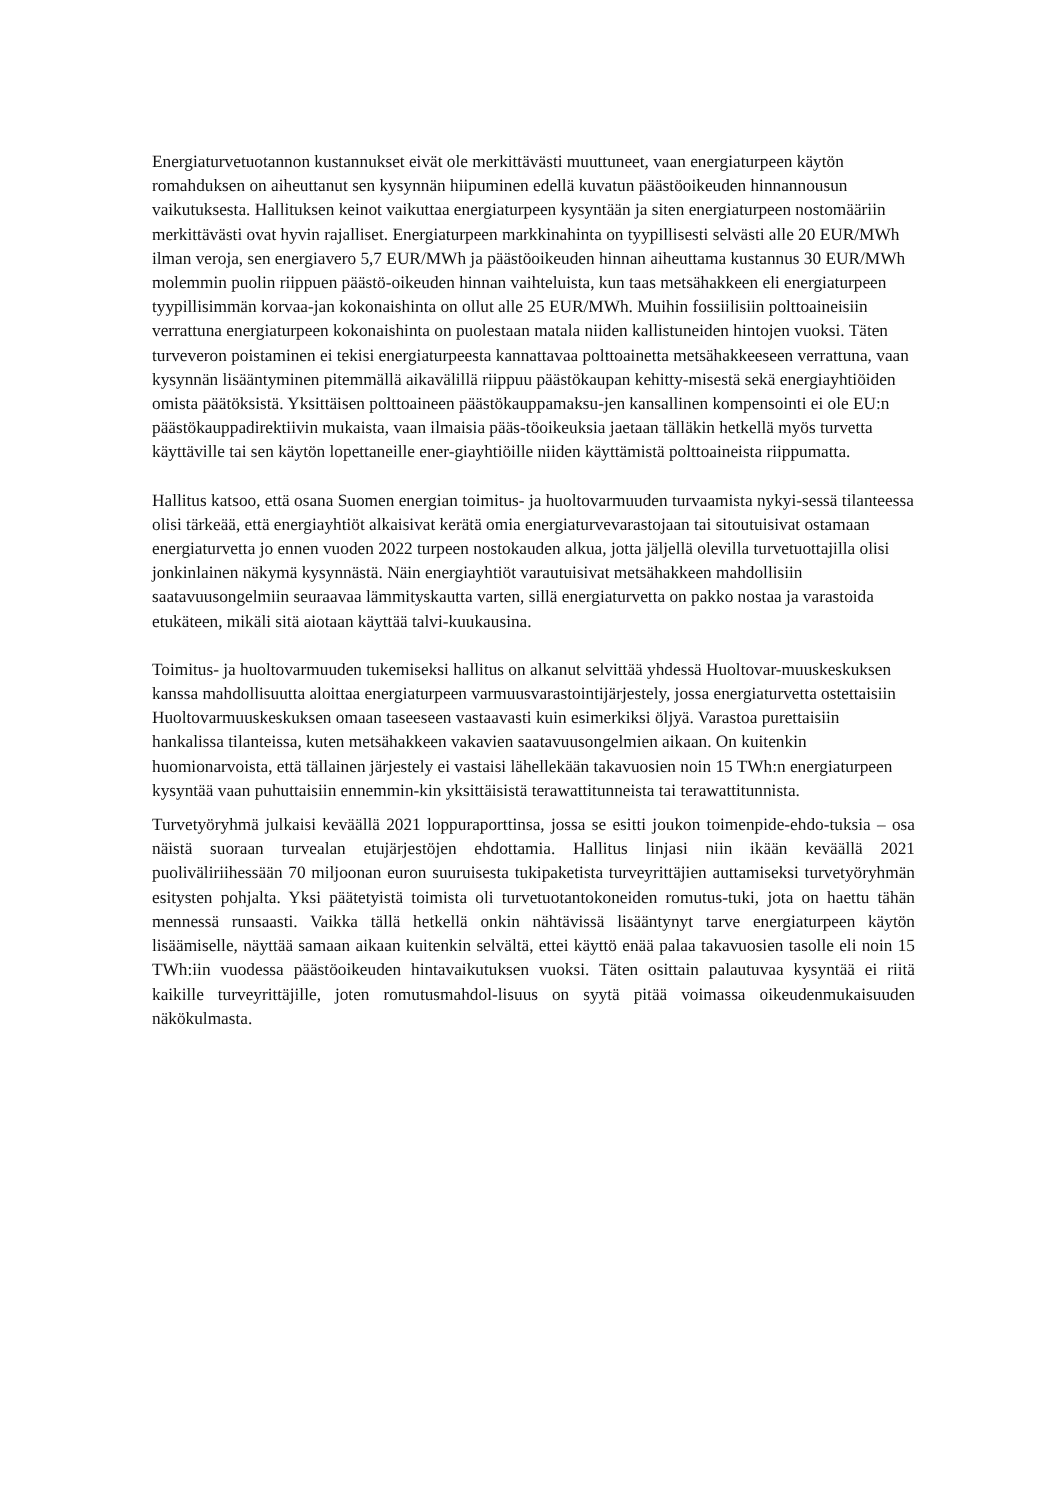Energiaturvetuotannon kustannukset eivät ole merkittävästi muuttuneet, vaan energiaturpeen käytön romahduksen on aiheuttanut sen kysynnän hiipuminen edellä kuvatun päästöoikeuden hinnannousun vaikutuksesta. Hallituksen keinot vaikuttaa energiaturpeen kysyntään ja siten energiaturpeen nostomääriin merkittävästi ovat hyvin rajalliset. Energiaturpeen markkinahinta on tyypillisesti selvästi alle 20 EUR/MWh ilman veroja, sen energiavero 5,7 EUR/MWh ja päästöoikeuden hinnan aiheuttama kustannus 30 EUR/MWh molemmin puolin riippuen päästö-oikeuden hinnan vaihteluista, kun taas metsähakkeen eli energiaturpeen tyypillisimmän korvaa-jan kokonaishinta on ollut alle 25 EUR/MWh. Muihin fossiilisiin polttoaineisiin verrattuna energiaturpeen kokonaishinta on puolestaan matala niiden kallistuneiden hintojen vuoksi. Täten turveveron poistaminen ei tekisi energiaturpeesta kannattavaa polttoainetta metsähakkeeseen verrattuna, vaan kysynnän lisääntyminen pitemmällä aikavälillä riippuu päästökaupan kehitty-misestä sekä energiayhtiöiden omista päätöksistä. Yksittäisen polttoaineen päästökauppamaksu-jen kansallinen kompensointi ei ole EU:n päästökauppadirektiivin mukaista, vaan ilmaisia pääs-töoikeuksia jaetaan tälläkin hetkellä myös turvetta käyttäville tai sen käytön lopettaneille ener-giayhtiöille niiden käyttämistä polttoaineista riippumatta.
Hallitus katsoo, että osana Suomen energian toimitus- ja huoltovarmuuden turvaamista nykyi-sessä tilanteessa olisi tärkeää, että energiayhtiöt alkaisivat kerätä omia energiaturvevarastojaan tai sitoutuisivat ostamaan energiaturvetta jo ennen vuoden 2022 turpeen nostokauden alkua, jotta jäljellä olevilla turvetuottajilla olisi jonkinlainen näkymä kysynnästä. Näin energiayhtiöt varautuisivat metsähakkeen mahdollisiin saatavuusongelmiin seuraavaa lämmityskautta varten, sillä energiaturvetta on pakko nostaa ja varastoida etukäteen, mikäli sitä aiotaan käyttää talvi-kuukausina.
Toimitus- ja huoltovarmuuden tukemiseksi hallitus on alkanut selvittää yhdessä Huoltovar-muuskeskuksen kanssa mahdollisuutta aloittaa energiaturpeen varmuusvarastointijärjestely, jossa energiaturvetta ostettaisiin Huoltovarmuuskeskuksen omaan taseeseen vastaavasti kuin esimerkiksi öljyä. Varastoa purettaisiin hankalissa tilanteissa, kuten metsähakkeen vakavien saatavuusongelmien aikaan. On kuitenkin huomionarvoista, että tällainen järjestely ei vastaisi lähellekään takavuosien noin 15 TWh:n energiaturpeen kysyntää vaan puhuttaisiin ennemmin-kin yksittäisistä terawattitunneista tai terawattitunnista.
Turvetyöryhmä julkaisi keväällä 2021 loppuraporttinsa, jossa se esitti joukon toimenpide-ehdo-tuksia – osa näistä suoraan turvealan etujärjestöjen ehdottamia. Hallitus linjasi niin ikään keväällä 2021 puoliväliriihessään 70 miljoonan euron suuruisesta tukipaketista turveyrittäjien auttamiseksi turvetyöryhmän esitysten pohjalta. Yksi päätetyistä toimista oli turvetuotantokoneiden romutus-tuki, jota on haettu tähän mennessä runsaasti. Vaikka tällä hetkellä onkin nähtävissä lisääntynyt tarve energiaturpeen käytön lisäämiselle, näyttää samaan aikaan kuitenkin selvältä, ettei käyttö enää palaa takavuosien tasolle eli noin 15 TWh:iin vuodessa päästöoikeuden hintavaikutuksen vuoksi. Täten osittain palautuvaa kysyntää ei riitä kaikille turveyrittäjille, joten romutusmahdol-lisuus on syytä pitää voimassa oikeudenmukaisuuden näkökulmasta.